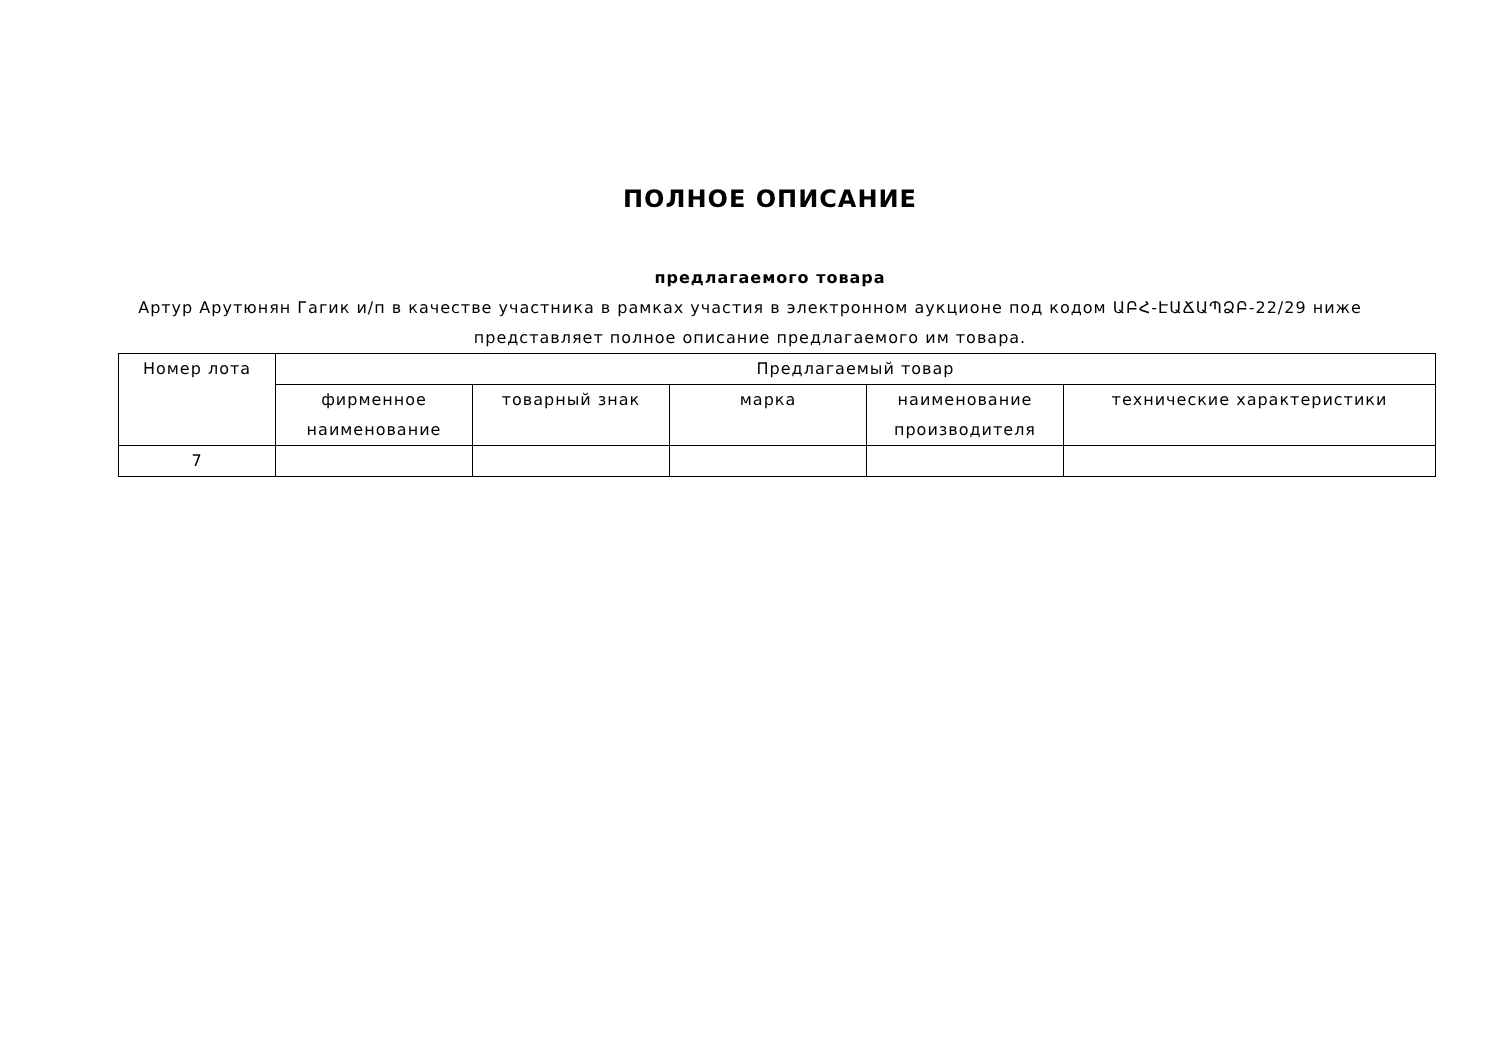ПОЛНОЕ ОПИСАНИЕ
предлагаемого товара
Артур Арутюнян Гагик и/п в качестве участника в рамках участия в электронном аукционе под кодом ԱԲՀ-ԷԱՃԱՊՁԲ-22/29 ниже представляет полное описание предлагаемого им товара.
| Номер лота | Предлагаемый товар | | | | |
| --- | --- | --- | --- | --- | --- |
| | фирменное наименование | товарный знак | марка | наименование производителя | технические характеристики |
| 7 | | | | | |